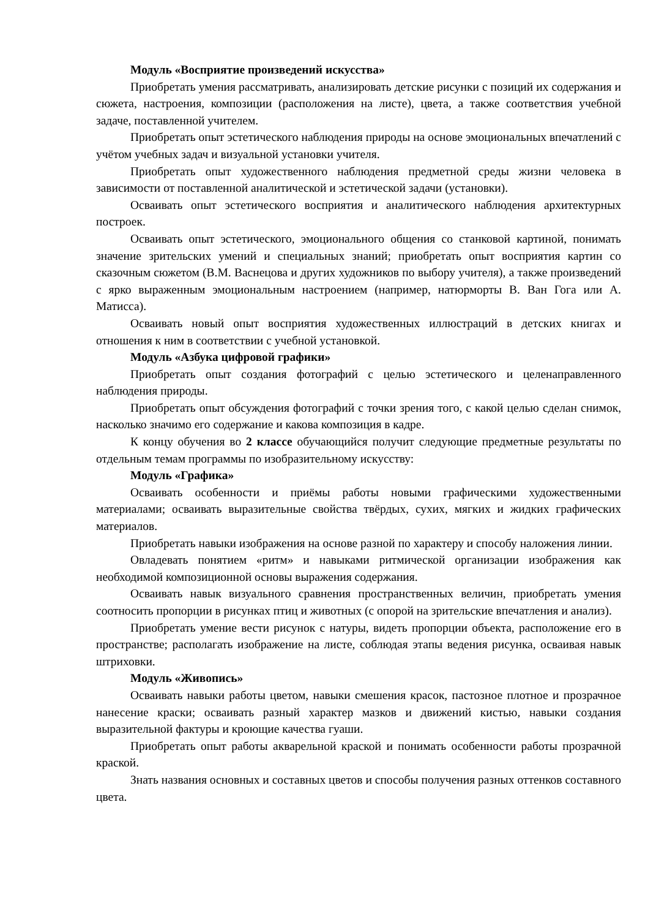Модуль «Восприятие произведений искусства»
Приобретать умения рассматривать, анализировать детские рисунки с позиций их содержания и сюжета, настроения, композиции (расположения на листе), цвета, а также соответствия учебной задаче, поставленной учителем.
Приобретать опыт эстетического наблюдения природы на основе эмоциональных впечатлений с учётом учебных задач и визуальной установки учителя.
Приобретать опыт художественного наблюдения предметной среды жизни человека в зависимости от поставленной аналитической и эстетической задачи (установки).
Осваивать опыт эстетического восприятия и аналитического наблюдения архитектурных построек.
Осваивать опыт эстетического, эмоционального общения со станковой картиной, понимать значение зрительских умений и специальных знаний; приобретать опыт восприятия картин со сказочным сюжетом (В.М. Васнецова и других художников по выбору учителя), а также произведений с ярко выраженным эмоциональным настроением (например, натюрморты В. Ван Гога или А. Матисса).
Осваивать новый опыт восприятия художественных иллюстраций в детских книгах и отношения к ним в соответствии с учебной установкой.
Модуль «Азбука цифровой графики»
Приобретать опыт создания фотографий с целью эстетического и целенаправленного наблюдения природы.
Приобретать опыт обсуждения фотографий с точки зрения того, с какой целью сделан снимок, насколько значимо его содержание и какова композиция в кадре.
К концу обучения во 2 классе обучающийся получит следующие предметные результаты по отдельным темам программы по изобразительному искусству:
Модуль «Графика»
Осваивать особенности и приёмы работы новыми графическими художественными материалами; осваивать выразительные свойства твёрдых, сухих, мягких и жидких графических материалов.
Приобретать навыки изображения на основе разной по характеру и способу наложения линии.
Овладевать понятием «ритм» и навыками ритмической организации изображения как необходимой композиционной основы выражения содержания.
Осваивать навык визуального сравнения пространственных величин, приобретать умения соотносить пропорции в рисунках птиц и животных (с опорой на зрительские впечатления и анализ).
Приобретать умение вести рисунок с натуры, видеть пропорции объекта, расположение его в пространстве; располагать изображение на листе, соблюдая этапы ведения рисунка, осваивая навык штриховки.
Модуль «Живопись»
Осваивать навыки работы цветом, навыки смешения красок, пастозное плотное и прозрачное нанесение краски; осваивать разный характер мазков и движений кистью, навыки создания выразительной фактуры и кроющие качества гуаши.
Приобретать опыт работы акварельной краской и понимать особенности работы прозрачной краской.
Знать названия основных и составных цветов и способы получения разных оттенков составного цвета.